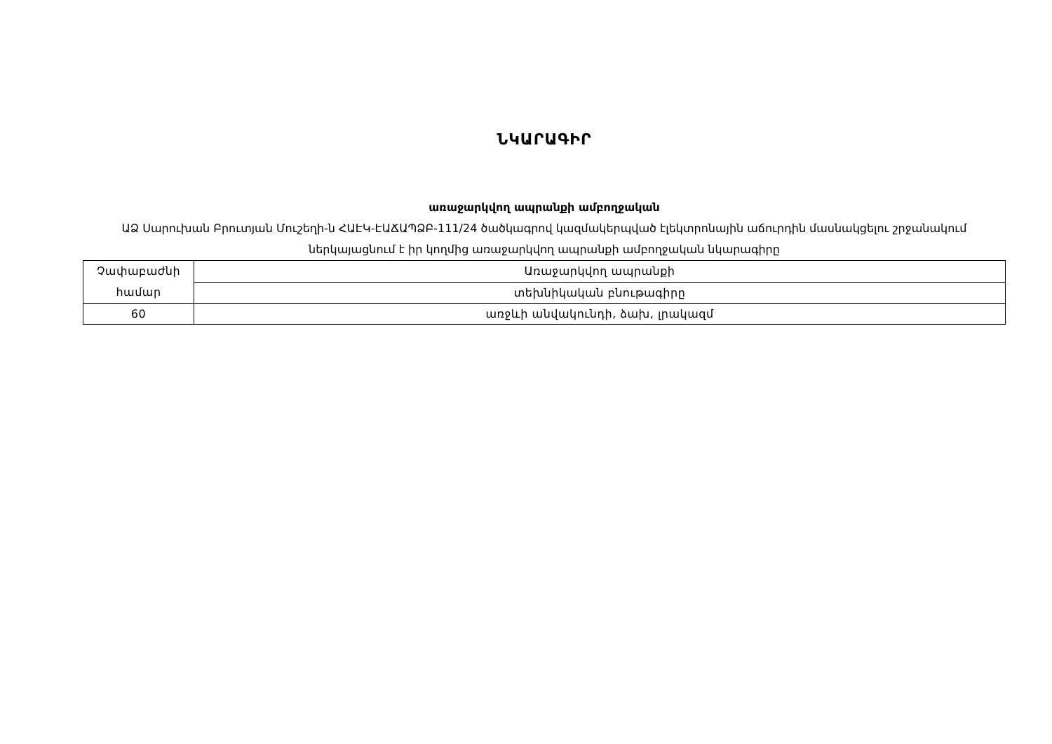ՆԿԱՐԱԳԻՐ
առաջարկվող ապրանքի ամբողջական
ԱՁ Սարուխան Բրուտյան Մուշեղի-ն ՀԱԷԿ-ԷԱՃԱՊՁԲ-111/24 ծածկագրով կազմակերպված էլեկտրոնային աճուրդին մասնակցելու շրջանակում ներկայացնում է իր կողմից առաջարկվող ապրանքի ամբողջական նկարագիրը
| Չափաբաժնի համար | Առաջարկվող ապրանքի |
| | տեխնիկական բնութագիրը |
| 60 | առջևի անվակունդի, ձախ, լրակազմ |